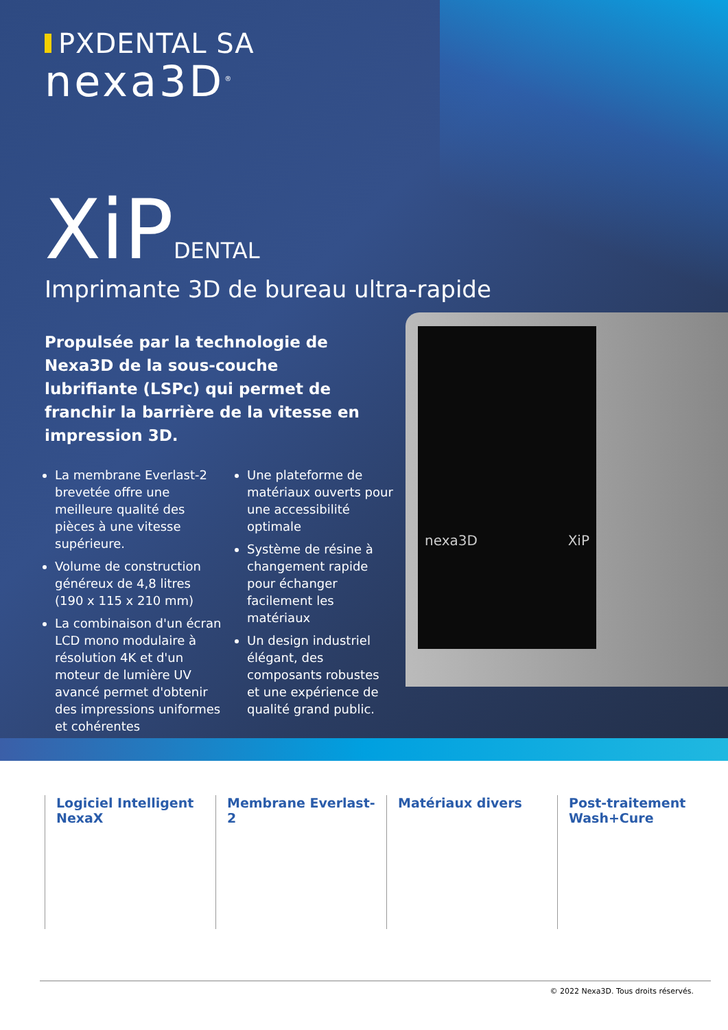PXDENTAL SA
nexa3D<sup>®</sup>
XiPDENTAL
Imprimante 3D de bureau ultra-rapide
Propulsée par la technologie de Nexa3D de la sous-couche lubrifiante (LSPc) qui permet de franchir la barrière de la vitesse en impression 3D.
La membrane Everlast-2 brevetée offre une meilleure qualité des pièces à une vitesse supérieure.
Volume de construction généreux de 4,8 litres (190 x 115 x 210 mm)
La combinaison d'un écran LCD mono modulaire à résolution 4K et d'un moteur de lumière UV avancé permet d'obtenir des impressions uniformes et cohérentes
Une plateforme de matériaux ouverts pour une accessibilité optimale
Système de résine à changement rapide pour échanger facilement les matériaux
Un design industriel élégant, des composants robustes et une expérience de qualité grand public.
nexa3D XiP
Logiciel Intelligent NexaX
Membrane Everlast- 2
Matériaux divers Post-traitement Wash+Cure
© 2022 Nexa3D. Tous droits réservés.